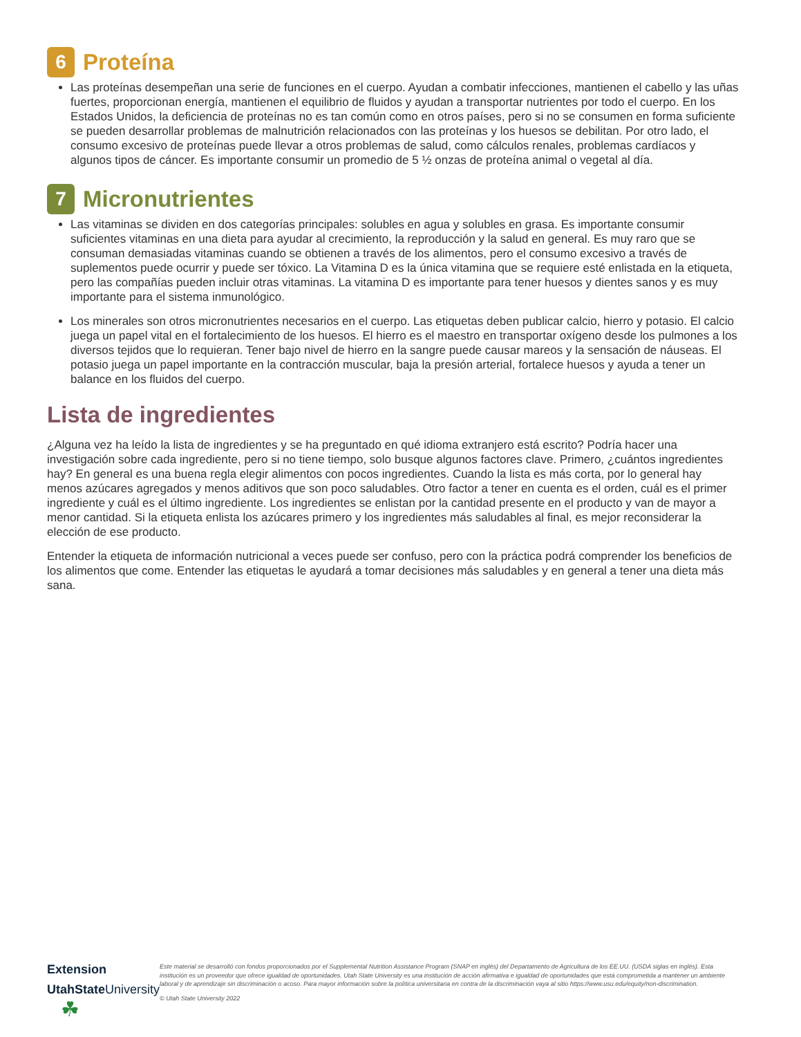6 Proteína
Las proteínas desempeñan una serie de funciones en el cuerpo. Ayudan a combatir infecciones, mantienen el cabello y las uñas fuertes, proporcionan energía, mantienen el equilibrio de fluidos y ayudan a transportar nutrientes por todo el cuerpo. En los Estados Unidos, la deficiencia de proteínas no es tan común como en otros países, pero si no se consumen en forma suficiente se pueden desarrollar problemas de malnutrición relacionados con las proteínas y los huesos se debilitan. Por otro lado, el consumo excesivo de proteínas puede llevar a otros problemas de salud, como cálculos renales, problemas cardíacos y algunos tipos de cáncer. Es importante consumir un promedio de 5 ½ onzas de proteína animal o vegetal al día.
7 Micronutrientes
Las vitaminas se dividen en dos categorías principales: solubles en agua y solubles en grasa. Es importante consumir suficientes vitaminas en una dieta para ayudar al crecimiento, la reproducción y la salud en general. Es muy raro que se consuman demasiadas vitaminas cuando se obtienen a través de los alimentos, pero el consumo excesivo a través de suplementos puede ocurrir y puede ser tóxico. La Vitamina D es la única vitamina que se requiere esté enlistada en la etiqueta, pero las compañías pueden incluir otras vitaminas. La vitamina D es importante para tener huesos y dientes sanos y es muy importante para el sistema inmunológico.
Los minerales son otros micronutrientes necesarios en el cuerpo. Las etiquetas deben publicar calcio, hierro y potasio. El calcio juega un papel vital en el fortalecimiento de los huesos. El hierro es el maestro en transportar oxígeno desde los pulmones a los diversos tejidos que lo requieran. Tener bajo nivel de hierro en la sangre puede causar mareos y la sensación de náuseas. El potasio juega un papel importante en la contracción muscular, baja la presión arterial, fortalece huesos y ayuda a tener un balance en los fluidos del cuerpo.
Lista de ingredientes
¿Alguna vez ha leído la lista de ingredientes y se ha preguntado en qué idioma extranjero está escrito? Podría hacer una investigación sobre cada ingrediente, pero si no tiene tiempo, solo busque algunos factores clave. Primero, ¿cuántos ingredientes hay? En general es una buena regla elegir alimentos con pocos ingredientes. Cuando la lista es más corta, por lo general hay menos azúcares agregados y menos aditivos que son poco saludables. Otro factor a tener en cuenta es el orden, cuál es el primer ingrediente y cuál es el último ingrediente. Los ingredientes se enlistan por la cantidad presente en el producto y van de mayor a menor cantidad. Si la etiqueta enlista los azúcares primero y los ingredientes más saludables al final, es mejor reconsiderar la elección de ese producto.
Entender la etiqueta de información nutricional a veces puede ser confuso, pero con la práctica podrá comprender los beneficios de los alimentos que come. Entender las etiquetas le ayudará a tomar decisiones más saludables y en general a tener una dieta más sana.
Extension
UtahState University ☘
Este material se desarrolló con fondos proporcionados por el Supplemental Nutrition Assistance Program (SNAP en inglés) del Departamento de Agricultura de los EE.UU. (USDA siglas en inglés). Esta institución es un proveedor que ofrece igualdad de oportunidades. Utah State University es una institución de acción afirmativa e igualdad de oportunidades que está comprometida a mantener un ambiente laboral y de aprendizaje sin discriminación o acoso. Para mayor información sobre la política universitaria en contra de la discriminación vaya al sitio https://www.usu.edu/equity/non-discrimination.
© Utah State University 2022